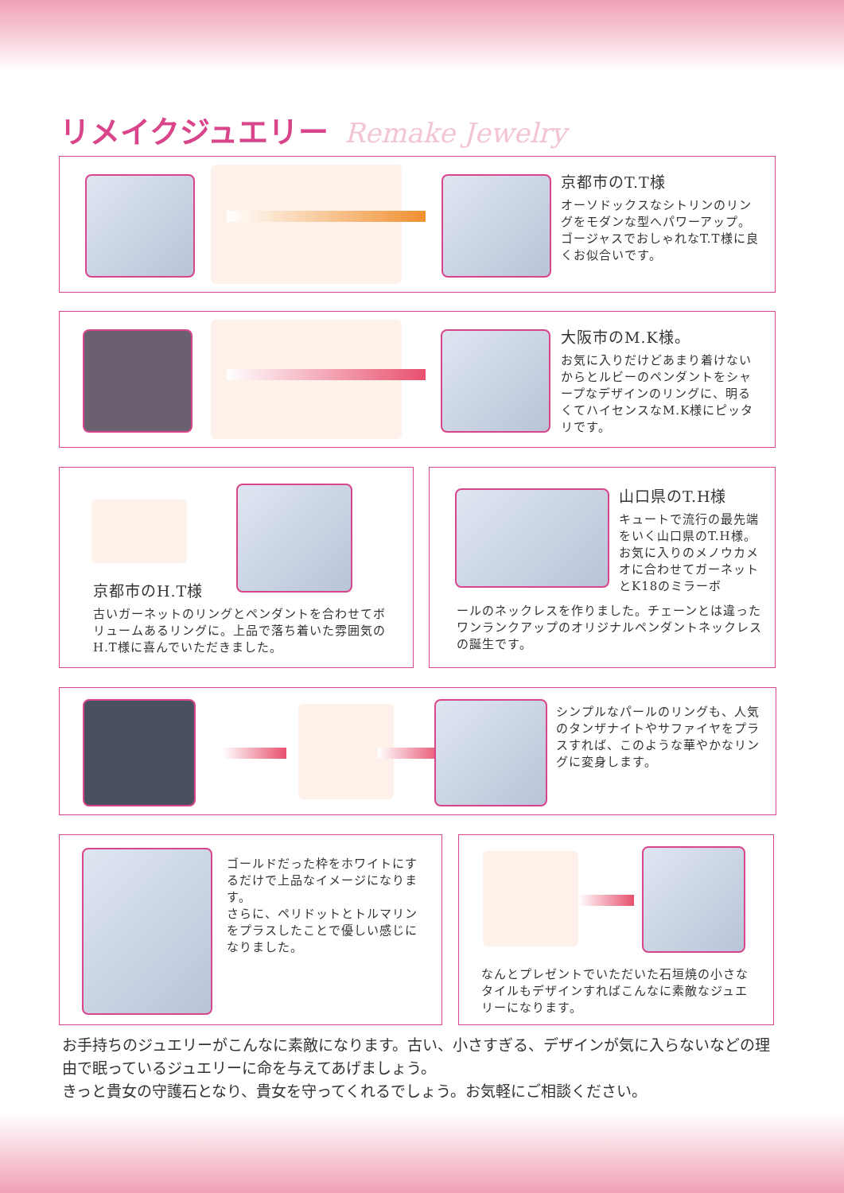リメイクジュエリー Remake Jewelry
京都市のT.T様
オーソドックスなシトリンのリングをモダンな型へパワーアップ。ゴージャスでおしゃれなT.T様に良くお似合いです。
大阪市のM.K様。
お気に入りだけどあまり着けないからとルビーのペンダントをシャープなデザインのリングに、明るくてハイセンスなM.K様にピッタリです。
京都市のH.T様
古いガーネットのリングとペンダントを合わせてボリュームあるリングに。上品で落ち着いた雰囲気のH.T様に喜んでいただきました。
山口県のT.H様
キュートで流行の最先端をいく山口県のT.H様。お気に入りのメノウカメオに合わせてガーネットとK18のミラーボ
ールのネックレスを作りました。チェーンとは違ったワンランクアップのオリジナルペンダントネックレスの誕生です。
シンプルなパールのリングも、人気のタンザナイトやサファイヤをプラスすれば、このような華やかなリングに変身します。
ゴールドだった枠をホワイトにするだけで上品なイメージになります。
さらに、ペリドットとトルマリンをプラスしたことで優しい感じになりました。
なんとプレゼントでいただいた石垣焼の小さなタイルもデザインすればこんなに素敵なジュエリーになります。
お手持ちのジュエリーがこんなに素敵になります。古い、小さすぎる、デザインが気に入らないなどの理由で眠っているジュエリーに命を与えてあげましょう。
きっと貴女の守護石となり、貴女を守ってくれるでしょう。お気軽にご相談ください。